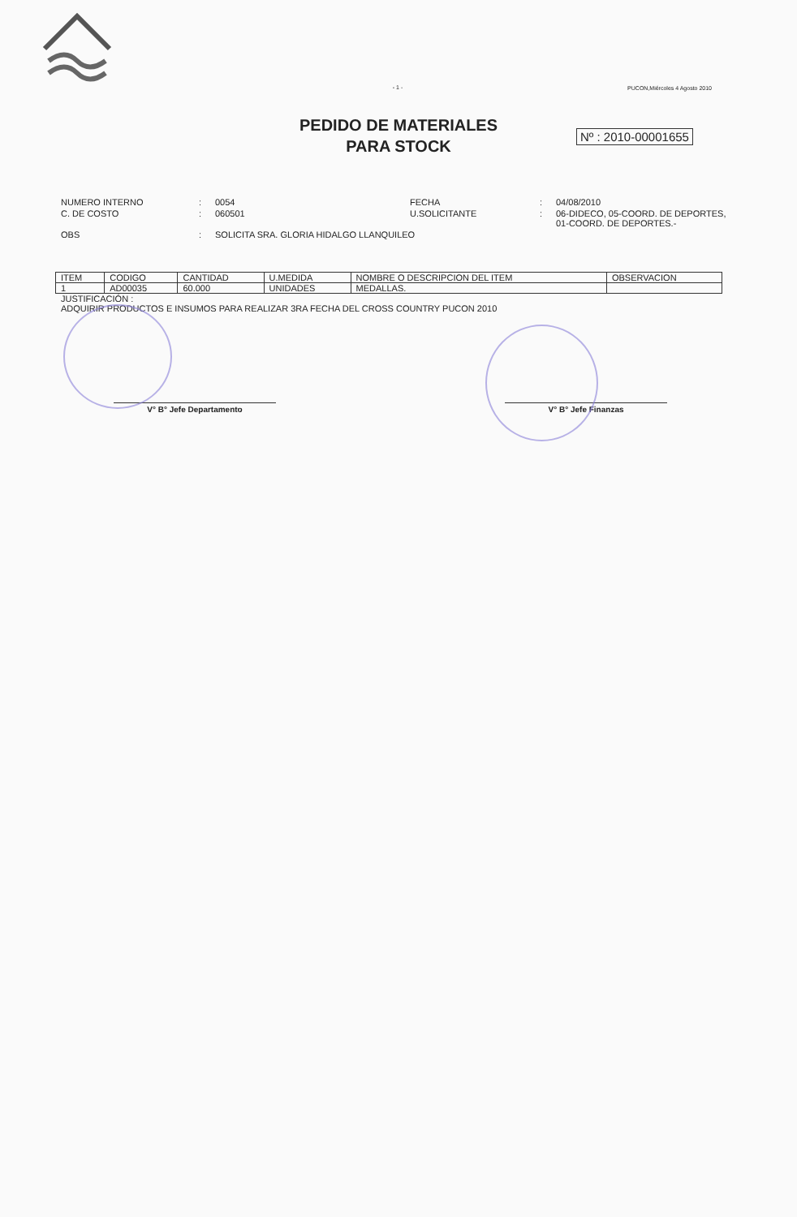- 1 -
PUCON,Miércoles 4 Agosto 2010
PEDIDO DE MATERIALES
PARA STOCK
Nº : 2010-00001655
NUMERO INTERNO
:
0054
FECHA
:
04/08/2010
C. DE COSTO
:
060501
U.SOLICITANTE
:
06-DIDECO, 05-COORD. DE DEPORTES, 01-COORD. DE DEPORTES.-
OBS
:
SOLICITA SRA. GLORIA HIDALGO LLANQUILEO
| ITEM | CODIGO | CANTIDAD | U.MEDIDA | NOMBRE O DESCRIPCION DEL ITEM | OBSERVACION |
| --- | --- | --- | --- | --- | --- |
| 1 | AD00035 | 60.000 | UNIDADES | MEDALLAS. | |
JUSTIFICACIÓN :
ADQUIRIR PRODUCTOS E INSUMOS PARA REALIZAR 3RA FECHA DEL CROSS COUNTRY PUCON 2010
V° B° Jefe Departamento V° B° Jefe Finanzas